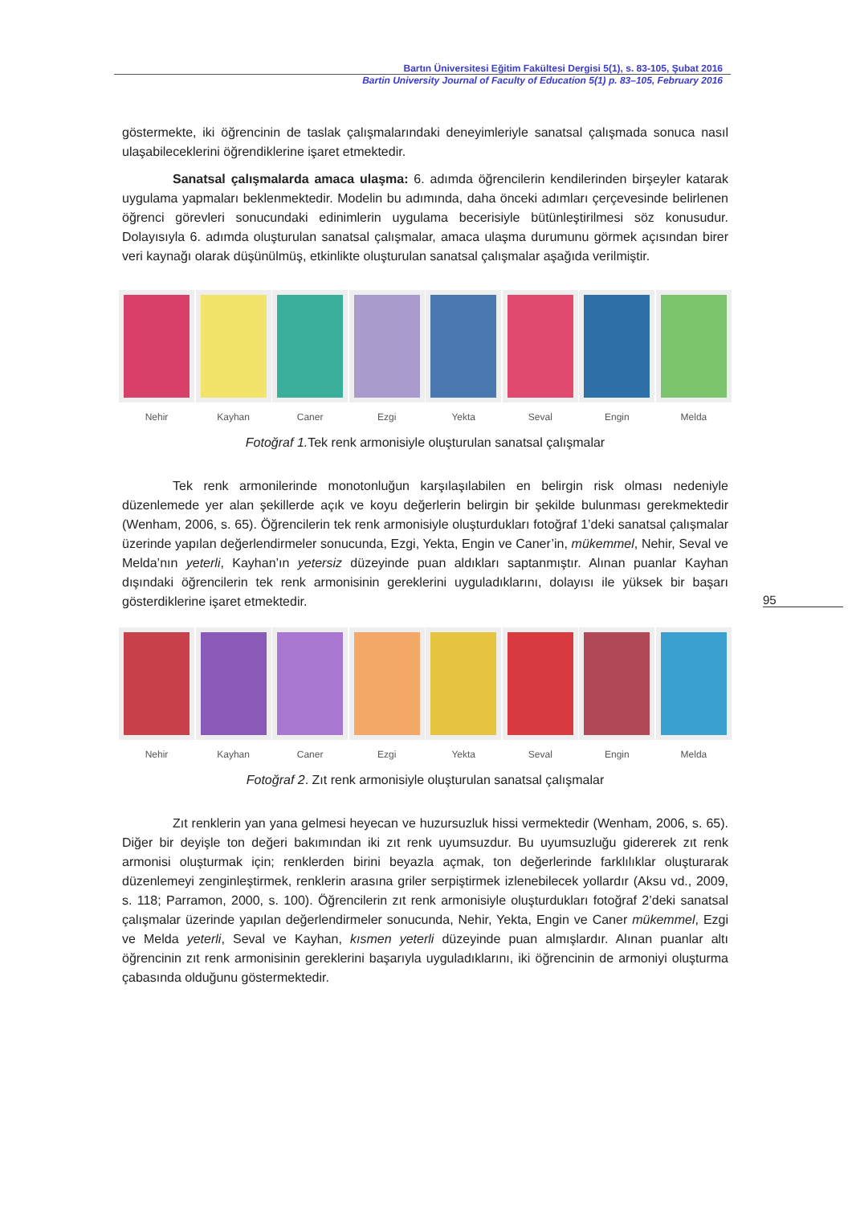Bartın Üniversitesi Eğitim Fakültesi Dergisi 5(1), s. 83-105, Şubat 2016
Bartin University Journal of Faculty of Education 5(1) p. 83–105, February 2016
göstermekte, iki öğrencinin de taslak çalışmalarındaki deneyimleriyle sanatsal çalışmada sonuca nasıl ulaşabileceklerini öğrendiklerine işaret etmektedir.
Sanatsal çalışmalarda amaca ulaşma: 6. adımda öğrencilerin kendilerinden birşeyler katarak uygulama yapmaları beklenmektedir. Modelin bu adımında, daha önceki adımları çerçevesinde belirlenen öğrenci görevleri sonucundaki edinimlerin uygulama becerisiyle bütünleştirilmesi söz konusudur. Dolayısıyla 6. adımda oluşturulan sanatsal çalışmalar, amaca ulaşma durumunu görmek açısından birer veri kaynağı olarak düşünülmüş, etkinlikte oluşturulan sanatsal çalışmalar aşağıda verilmiştir.
Nehir Kayhan Caner Ezgi Yekta Seval Engin Melda
Fotoğraf 1. Tek renk armonisiyle oluşturulan sanatsal çalışmalar
Tek renk armonilerinde monotonluğun karşılaşılabilen en belirgin risk olması nedeniyle düzenlemede yer alan şekillerde açık ve koyu değerlerin belirgin bir şekilde bulunması gerekmektedir (Wenham, 2006, s. 65). Öğrencilerin tek renk armonisiyle oluşturdukları fotoğraf 1’deki sanatsal çalışmalar üzerinde yapılan değerlendirmeler sonucunda, Ezgi, Yekta, Engin ve Caner’in, mükemmel, Nehir, Seval ve Melda’nın yeterli, Kayhan’ın yetersiz düzeyinde puan aldıkları saptanmıştır. Alınan puanlar Kayhan dışındaki öğrencilerin tek renk armonisinin gereklerini uyguladıklarını, dolayısı ile yüksek bir başarı gösterdiklerine işaret etmektedir.
Nehir Kayhan Caner Ezgi Yekta Seval Engin Melda
Fotoğraf 2. Zıt renk armonisiyle oluşturulan sanatsal çalışmalar
Zıt renklerin yan yana gelmesi heyecan ve huzursuzluk hissi vermektedir (Wenham, 2006, s. 65). Diğer bir deyişle ton değeri bakımından iki zıt renk uyumsuzdur. Bu uyumsuzluğu gidererek zıt renk armonisi oluşturmak için; renklerden birini beyazla açmak, ton değerlerinde farklılıklar oluşturarak düzenlemeyi zenginleştirmek, renklerin arasına griler serpiştirmek izlenebilecek yollardır (Aksu vd., 2009, s. 118; Parramon, 2000, s. 100). Öğrencilerin zıt renk armonisiyle oluşturdukları fotoğraf 2’deki sanatsal çalışmalar üzerinde yapılan değerlendirmeler sonucunda, Nehir, Yekta, Engin ve Caner mükemmel, Ezgi ve Melda yeterli, Seval ve Kayhan, kısmen yeterli düzeyinde puan almışlardır. Alınan puanlar altı öğrencinin zıt renk armonisinin gereklerini başarıyla uyguladıklarını, iki öğrencinin de armoniyi oluşturma çabasında olduğunu göstermektedir.
95